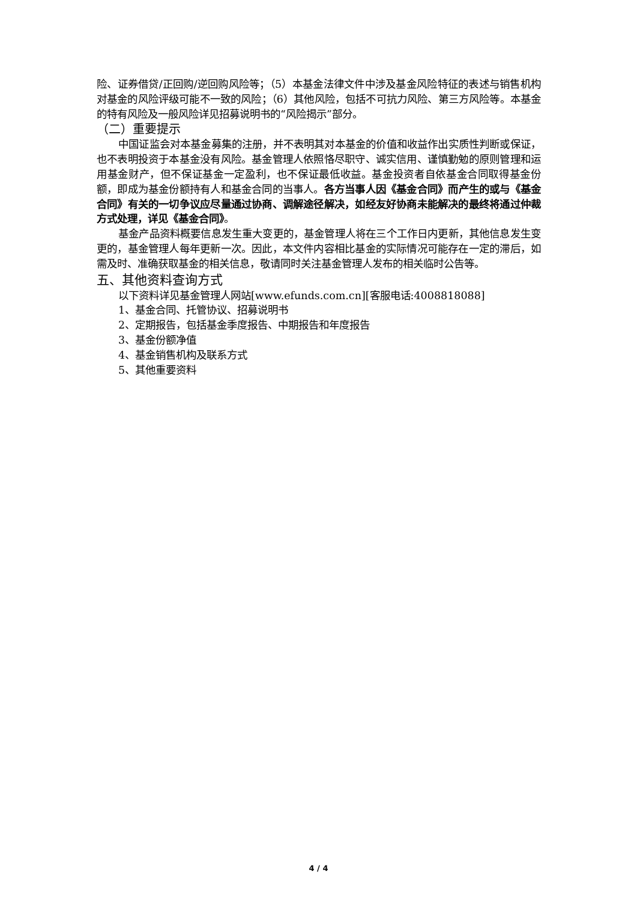险、证券借贷/正回购/逆回购风险等；（5）本基金法律文件中涉及基金风险特征的表述与销售机构对基金的风险评级可能不一致的风险；（6）其他风险，包括不可抗力风险、第三方风险等。本基金的特有风险及一般风险详见招募说明书的“风险揭示”部分。
（二）重要提示
中国证监会对本基金募集的注册，并不表明其对本基金的价值和收益作出实质性判断或保证，也不表明投资于本基金没有风险。基金管理人依照恪尽职守、诚实信用、谨慎勤勉的原则管理和运用基金财产，但不保证基金一定盈利，也不保证最低收益。基金投资者自依基金合同取得基金份额，即成为基金份额持有人和基金合同的当事人。各方当事人因《基金合同》而产生的或与《基金合同》有关的一切争议应尽量通过协商、调解途径解决，如经友好协商未能解决的最终将通过仲裁方式处理，详见《基金合同》。
基金产品资料概要信息发生重大变更的，基金管理人将在三个工作日内更新，其他信息发生变更的，基金管理人每年更新一次。因此，本文件内容相比基金的实际情况可能存在一定的滞后，如需及时、准确获取基金的相关信息，敬请同时关注基金管理人发布的相关临时公告等。
五、其他资料查询方式
以下资料详见基金管理人网站[www.efunds.com.cn][客服电话:4008818088]
1、基金合同、托管协议、招募说明书
2、定期报告，包括基金季度报告、中期报告和年度报告
3、基金份额净值
4、基金销售机构及联系方式
5、其他重要资料
4 / 4